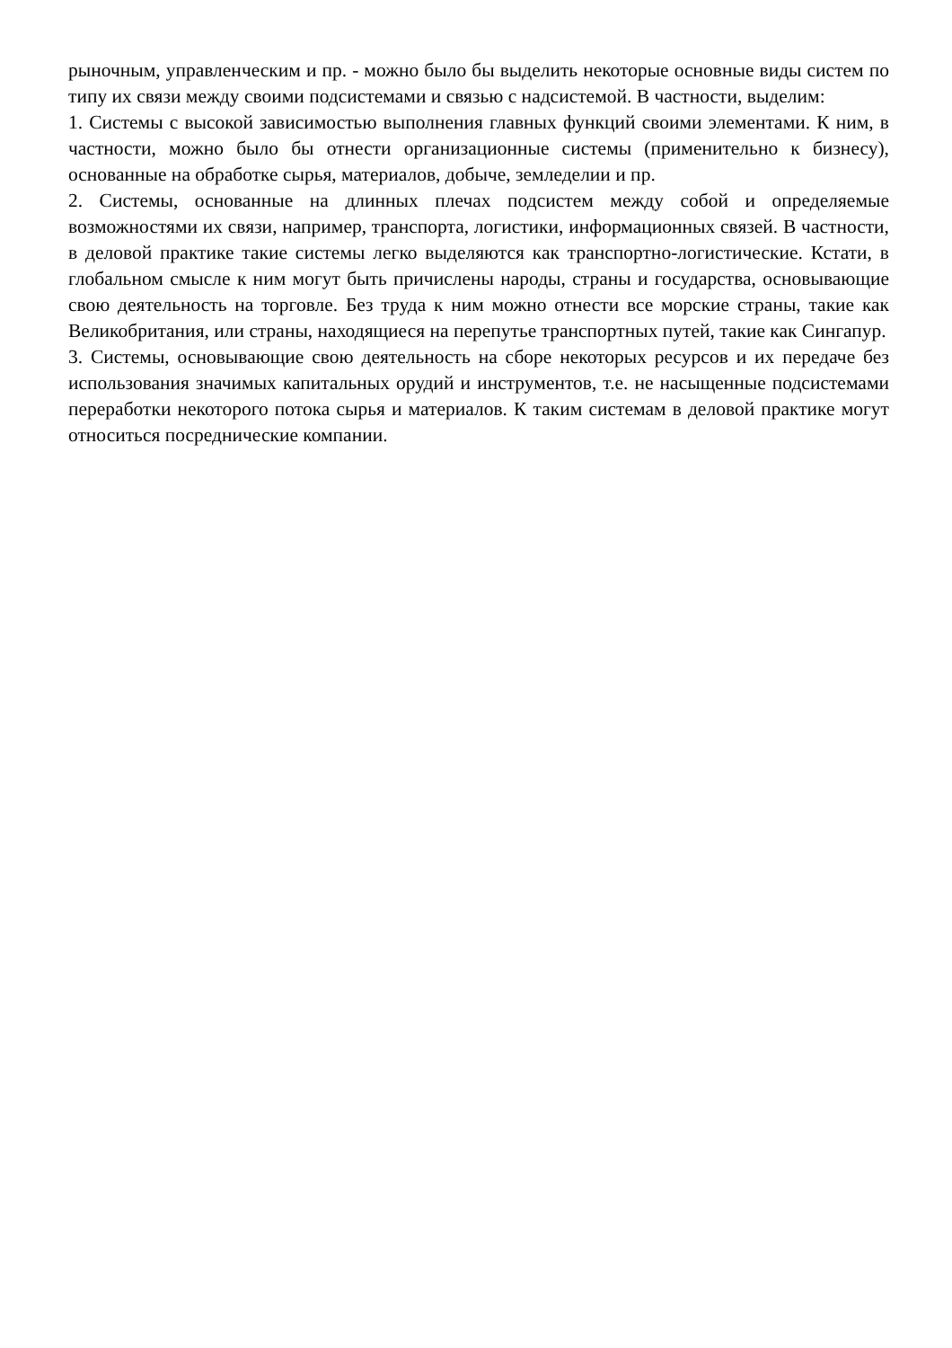рыночным, управленческим и пр. - можно было бы выделить некоторые основные виды систем по типу их связи между своими подсистемами и связью с надсистемой. В частности, выделим:
1. Системы с высокой зависимостью выполнения главных функций своими элементами. К ним, в частности, можно было бы отнести организационные системы (применительно к бизнесу), основанные на обработке сырья, материалов, добыче, земледелии и пр.
2. Системы, основанные на длинных плечах подсистем между собой и определяемые возможностями их связи, например, транспорта, логистики, информационных связей. В частности, в деловой практике такие системы легко выделяются как транспортно-логистические. Кстати, в глобальном смысле к ним могут быть причислены народы, страны и государства, основывающие свою деятельность на торговле. Без труда к ним можно отнести все морские страны, такие как Великобритания, или страны, находящиеся на перепутье транспортных путей, такие как Сингапур.
3. Системы, основывающие свою деятельность на сборе некоторых ресурсов и их передаче без использования значимых капитальных орудий и инструментов, т.е. не насыщенные подсистемами переработки некоторого потока сырья и материалов. К таким системам в деловой практике могут относиться посреднические компании.